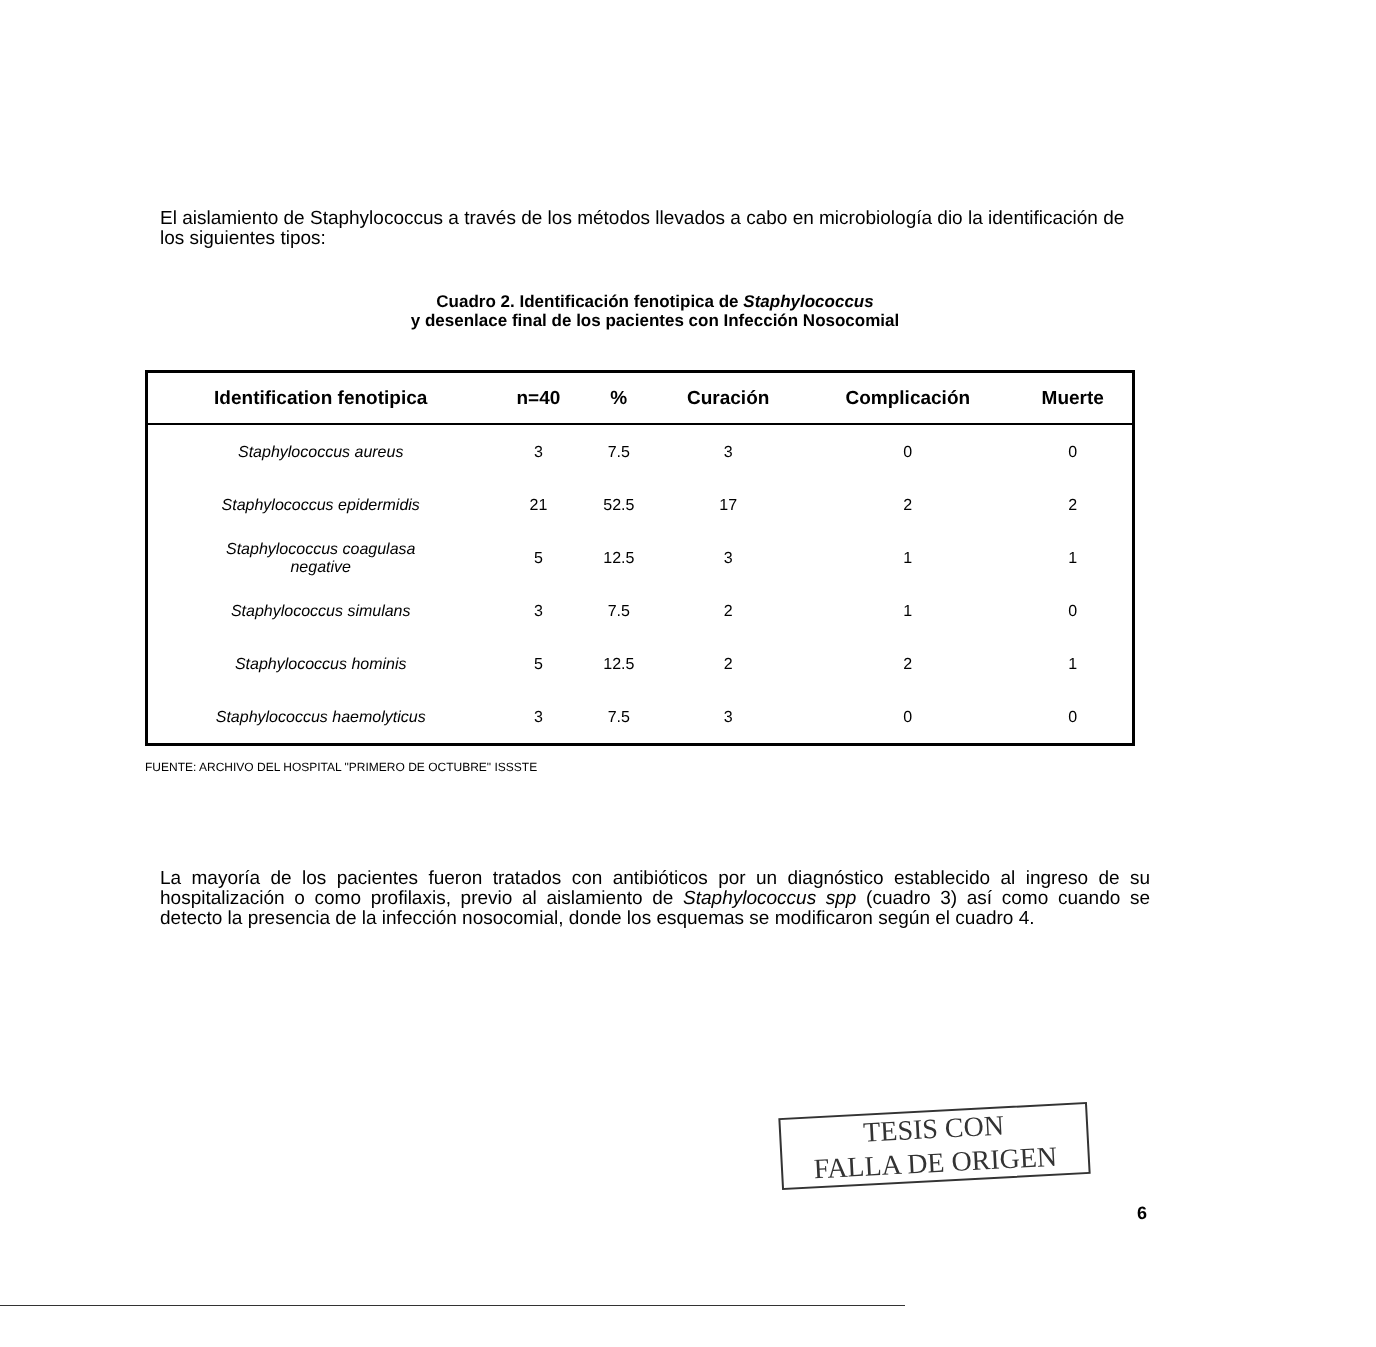El aislamiento de Staphylococcus a través de los métodos llevados a cabo en microbiología dio la identificación de los siguientes tipos:
Cuadro 2. Identificación fenotipica de Staphylococcus
y desenlace final de los pacientes con Infección Nosocomial
| Identification fenotipica | n=40 | % | Curación | Complicación | Muerte |
| --- | --- | --- | --- | --- | --- |
| Staphylococcus aureus | 3 | 7.5 | 3 | 0 | 0 |
| Staphylococcus epidermidis | 21 | 52.5 | 17 | 2 | 2 |
| Staphylococcus coagulasa negative | 5 | 12.5 | 3 | 1 | 1 |
| Staphylococcus simulans | 3 | 7.5 | 2 | 1 | 0 |
| Staphylococcus hominis | 5 | 12.5 | 2 | 2 | 1 |
| Staphylococcus haemolyticus | 3 | 7.5 | 3 | 0 | 0 |
FUENTE: ARCHIVO DEL HOSPITAL "PRIMERO DE OCTUBRE" ISSSTE
La mayoría de los pacientes fueron tratados con antibióticos por un diagnóstico establecido al ingreso de su hospitalización o como profilaxis, previo al aislamiento de Staphylococcus spp (cuadro 3) así como cuando se detecto la presencia de la infección nosocomial, donde los esquemas se modificaron según el cuadro 4.
TESIS CON
FALLA DE ORIGEN
6